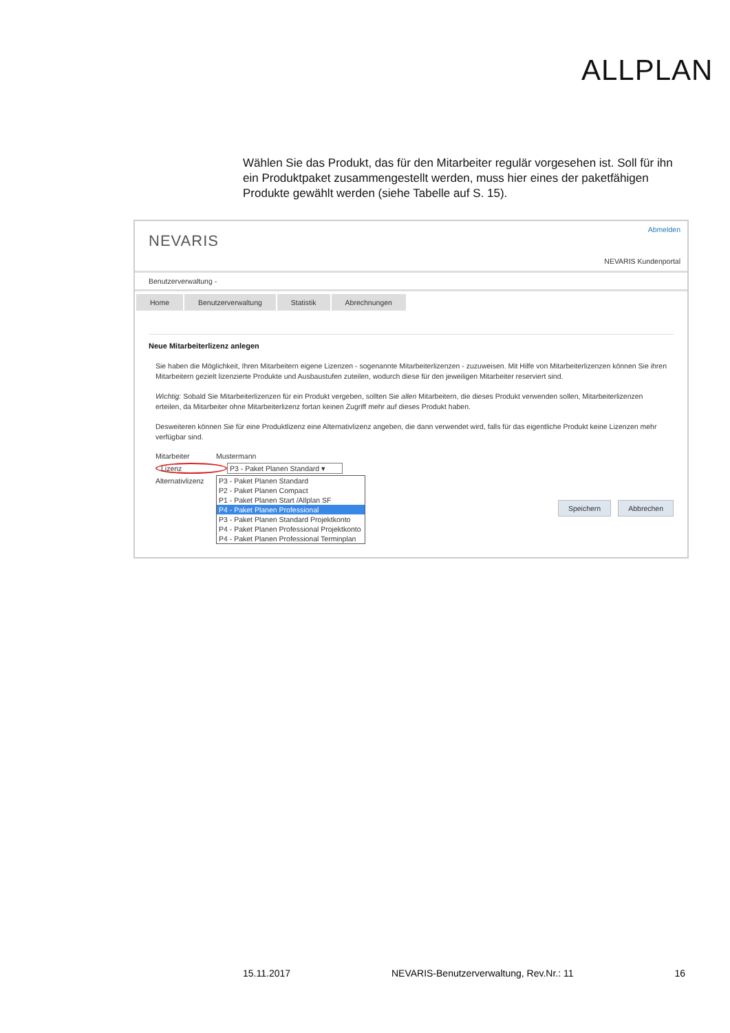ALLPLAN
Wählen Sie das Produkt, das für den Mitarbeiter regulär vorgesehen ist. Soll für ihn ein Produktpaket zusammengestellt werden, muss hier eines der paketfähigen Produkte gewählt werden (siehe Tabelle auf S. 15).
NEVARIS
Abmelden
NEVARIS Kundenportal
Benutzerverwaltung -
Home Benutzerverwaltung Statistik Abrechnungen
Neue Mitarbeiterlizenz anlegen
Sie haben die Möglichkeit, Ihren Mitarbeitern eigene Lizenzen - sogenannte Mitarbeiterlizenzen - zuzuweisen. Mit Hilfe von Mitarbeiterlizenzen können Sie ihren Mitarbeitern gezielt lizenzierte Produkte und Ausbaustufen zuteilen, wodurch diese für den jeweiligen Mitarbeiter reserviert sind.
Wichtig: Sobald Sie Mitarbeiterlizenzen für ein Produkt vergeben, sollten Sie allen Mitarbeitern, die dieses Produkt verwenden sollen, Mitarbeiterlizenzen erteilen, da Mitarbeiter ohne Mitarbeiterlizenz fortan keinen Zugriff mehr auf dieses Produkt haben.
Desweiteren können Sie für eine Produktlizenz eine Alternativlizenz angeben, die dann verwendet wird, falls für das eigentliche Produkt keine Lizenzen mehr verfügbar sind.
Mitarbeiter Mustermann
Lizenz P3 - Paket Planen Standard ▾
Alternativlizenz
P3 - Paket Planen Standard
P2 - Paket Planen Compact
P1 - Paket Planen Start /Allplan SF
P4 - Paket Planen Professional
P3 - Paket Planen Standard Projektkonto
P4 - Paket Planen Professional Projektkonto
P4 - Paket Planen Professional Terminplan
Speichern Abbrechen
15.11.2017 NEVARIS-Benutzerverwaltung, Rev.Nr.: 11 16